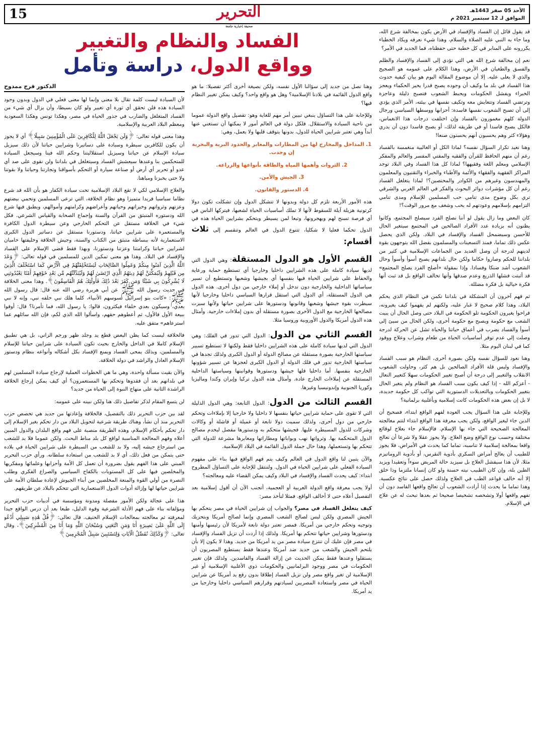الأحد 05 صفر 1443هـ
الموافق لـ 12 سبتمبر 2021 م
التحرير
صحيفة إخبارية جامعة
15
قد يقول قائل إن الفساد والإفساد في الأرض يكون بمخالفة شرع الله، وما جاء به النبي عليه الصلاة والسلام، وهذا شيء نعرفه ويكاد الخطباء يكررونه على المنابر في كل خطبة حتى حفظناه، فما الجديد في الأمر؟
نعم إن مخالفة شرع الله هي التي تؤدي إلى الفساد والإفساد والظلم والفسق والطغيان في الأرض، وهذا الكلام على عمومه هو الصحيح والذي لا يعلى عليه. إلا أن موضوع المقالة اليوم هو بيان كيفية حدوث هذا الفساد في بلد ما وكيف أن وجوده يصبح قدرا يحير الحكماء ويعجز الخبراء ويفشل الحكومات ويحبط الشعوب فتصبح ذليلة وعاجزة وترتضي الفساد وتتعايش معه وتكيف نفسها في بيئته، الأمر الذي يؤدي إلى أن تصبح الشعوب نفسها فاسدة: أحزابها ووسطها السياسي ورجال الدولة كلهم مغمورون بالفساد وإن اختلفت درجات هذا الانغماس، فالكل يصبح فاسدا أو في طريقه لذلك، أو يصبح فاسدا دون أن يدري وهؤلاء كثر وهم يحسبون أنهم يحسنون صنعا!
وهنا نعيد تكرار السؤال نفسه؟ لماذا الكل أو الغالبية منغمسة بالفساد رغم أن منهم الحافظ للقرآن والفقيه والمفتي المفسر والعالم والمفكر الإسلامي ومعلم اللغة وفقيهها؟ لماذا كل هذا الفساد وفي البلاد توجد المراكز الفقهية والفقهاء والأئمة والأطباء والخبراء والتقنيون والمعلمون والمهندسون وغيرهم من الكوادر والمختصين؟! لماذا يتغلغل الفساد رغم أن كل مؤشرات دوائر البحوث والفكر في العالم الغربي والشرقي تري بكل وضوح مدى تنامي حب المسلمين للإسلام ومدى تنامي التزامهم بإسلامهم وعودتهم له بحب وشغف مع مرور الوقت؟!
كان البعض وما زال يقول لو أننا نصلح الفرد سيصلح المجتمع، وكانوا يظنون أنه بزيادة عدد الأفراد الصالحين في المجتمع سيتغير الحال للأحسن وسيضمحل الفساد والإفساد في البلاد. ولكن الذي يحصل عكس ذلك تماما، فمنذ التسعينات والمسلمون بفضل الله يتوجهون بقوة لدينهم لدرجة أن وصل العديد من الجماعات الإسلامية في كثير من بلداننا للحكم وصاروا حكاما ولكن حال بلدانهم يصبح أسوأ وأسوأ وحال الشعوب أشد ضنكا وفسادا. وإذا بمقولة «أصلح الفرد يصلح المجتمع» قد أثبتت فشلها الذريع وعدم صدقها وأنها تخالف الواقع بل قد ثبت أنها فكرة خيالية بل فكرة مضللة.
ثم فهم آخرون أن المشكلة في بلداننا تكمن في النظام الذي يحكم البلاد، وهذا كلام صحيح لا غبار عليه، ولكنهم لم يفهموا كيف يغيرونه، فراحوا يغيرون الحكومة تلو الحكومة في البلاد حتى وصل الحال أن يبيت الشعب مع حكومة ويصبح مع حكومة أخرى، ولكن الحال من سيئ إلى أسوأ والفساد يضرب في أعماق حياتنا والحياة تشل عن الحركة لدرجة وصلت إلى عدم توفر أساسيات الحياة من طعام وشراب وعلاج ووقود كما في لبنان اليوم مثلا.
وهنا نعود للسؤال نفسه ولكن بصورة أخرى، النظام هو سبب الفساد والإفساد وليس قلة الأفراد الصالحين بل هم كثر، وحاولت الشعوب الانقلاب والتغيير إلى درجة أن أصبح تغيير الحكومات سهلا كتغيير النعال - أعزكم الله - إذا كيف يكون سبب الفساد هو النظام ولم يتغير الحال بتغيير الحكومات وبالتعديلات الدستورية التي تواكب كل حكومة جديدة، لا بل إن بعض هذه الحكومات كانت إسلامية وبأغلبية برلمانية؟
وللإجابة على هذا السؤال يجب العودة لفهم الواقع ابتداء، فصحيح أن الدين جاء ليغير الواقع، ولكن يجب معرفة هذا الواقع ابتداء لتتم معالجته المعالجة الصحيحة التي جاء بها الإسلام. فالإسلام جاء بعلاج لوقائع مختلفة وحسب نوع الواقع وضع العلاج. ولا يجوز عقلا ولا شرعا أن نعالج واقعا بمعالجة إسلامية لا تناسبه، تماما كما يحدث في الأمراض، فلا يجوز للطبيب أن يعالج أمراض السكري بأدوية النقرس، أو بأدوية الروماتيزم مثلا، لأن هذا سيفشل العلاج بل سيزيد حالة المريض سوءاً وتعقيدا ويزيد الطين بلة، وإن كان الطبيب نيته حسنة ولو كان إنسانا ملتزما وذا خلق إلا أنه خالف قواعد الطب في العلاج ولذلك حصل على نتائج عكسية. وهذا تماما ما يحدث إذا أرادت الشعوب أن تعالج واقعها الفاسد دون أن تفهم واقعها أولا وتشخصه تشخيصا صحيحا ثم بعدها تبحث له عن علاج في الإسلام.
الفساد والنظام والتغيير
وواقع الدول، دراسة وتأمل
وهنا نصل من جديد إلى سؤالنا الأول نفسه، ولكن بصيغة أخرى أكثر تفصيلا: ما هو واقع الدول القائمة في بلادنا الإسلامية؟ وهل هو واقع واحد؟ وكيف يمكن تغيير النظام فيها؟
وللإجابة على هذا التساؤل ينبغي تبيين أمر مهم للغاية وهو: تفصيل واقع الدولة عموما من ناحية السيادة والاستقلال. فلكل دولة في العالم أمور لا يمكنها أن تستغني عنها أبداً وهي تعتبر شرايين الحياة للدول، بدونها يتوقف قلبها ولا يعمل، وهي:
1. المداخل والمخارج لها من المطارات والمعابر والحدود البرية والبحرية إن وجدت.
2. الثروات وأهمها المياه والطاقة بأنواعها والزراعة.
3. الجيش والأمن.
4. الدستور والقانون.
هذه الأمور الأربعة تلزم كل دولة وبدونها لا تتشكل الدول وإن تشكلت تكون دولا كرتونية هزيلة آيلة للسقوط لأنها لا تملك أساسيات الحياة لشعبها، فيتركها الناس في أي فرصة تسنح لهم ويهجرونها، وتبعا لمن يسيطر ويتحكم بشرايين الحياة هذه في الدول تحكما فعليا لا شكليا، تتنوع الدول في العالم وتنقسم إلى ثلاث أقسام:
القسم الأول هو الدول المستقلة
: وهي الدول التي لديها سيادة كاملة على هذه الشرايين داخليا وخارجيا أي تستطيع حماية ورعاية والحفاظ على شرايين الحياة فيها بنفسها أي بجيشها وشعبها وتستطيع أن تسير سياساتها الداخلية والخارجية دون تدخل أو إملاء خارجي من دول أخرى. هذه الدول هي الدول المستقلة، أي الدول التي استقل قرارها السياسي داخليا وخارجيا لأنها سيطرت بقوة جيشها وشعبها وقانونها ودستورها على شرايين حياتها ولأنها سيرت مصالحها الخارجية مع الدول الأخرى بصورة مستقلة أي بدون إملاءات خارجية. وأمثال هذه الدول أمريكا والدول الأوروبية وروسيا مثلا.
القسم الثاني من الدول
: الدول التي تدور في الفلك: وهي الدول التي لديها سيادة كاملة على هذه الشرايين داخليا فقط ولكنها لا تستطيع تسيير سياستها الخارجية بصورة مستقلة عن مصالح الدولة أو الدول الكبرى ولذلك تجدها في سياستها الخارجية تدور في فلك الدولة أو الدول الكبرى لعجزها عن تسيير شؤونها الخارجية بنفسها. أما داخليا فلها جيشها ودستورها وقوانينها وسياستها الداخلية المستقلة عن إملاءات الخارج عادة. وأمثال هذه الدول تركيا وإيران وكندا وماليزيا وكوريا الجنوبية وإندونيسيا وغيرها.
القسم الثالث من الدول
: الدول التابعة: وهي الدول الذليلة التي لا تقوى على حماية شرايين حياتها بنفسها لا داخليا ولا خارجيا إلا بإملاءات وتحكم خارجي من دول أخرى، ولذلك سميت دولا تابعة أو عميلة أو فاشلة أو وكالات وشركات للدول المسيطرة عليها. فجيشها متحكم به ودستورها مفصل ليخدم مصالح الدول المتحكمة بها. وثرواتها نهب وبواباتها ومطاراتها ومعابرها مشرعة للدولة التي تتحكم بها وتستعملها، وهذا حال جملة الدول القائمة في البلاد الإسلامية.
والآن يتبين لنا واقع الدول في العالم وكيف يتم فهم الواقع فيها بناء على مفهوم السيادة الفعلي على شرايين الحياة في الدول. ولننتقل للإجابة على التساؤل المطروح ابتداء: كيف يحدث الفساد والإفساد في البلاد وكيف يمكن القضاء عليه ومعالجته؟
أولا يجب معرفة واقع الدولة العربية أو العجمية، أتجنب الآن أن أقول إسلامية بعد التفصيل أعلاه حتى لا أخالف الواقع. فمثلا لنأخذ مصر:
كيف يتغلغل الفساد في مصر؟ والجواب إن شرايين الحياة في مصر يتحكم بها الجيش المصري ولكن ليس لصالح الشعب المصري وإنما لصالح أمريكا وبتحريك وتوجيه وتحكم خارجي من أمريكا. فمصر تعتبر دولة تابعة لأمريكا لأن رئيسها وأمنها ودستورها وشرايين حياتها تتحكم بها أمريكا. ولذلك إذا أردت أن تزيل الفساد والإفساد في مصر فإن عليك أن تنتزع سيادة مصر من يد أمريكا من جديد. وهذا لا يكون إلا بأن يلتحم الجيش والشعب من جديد ضد أمريكا وعندها فقط يستطيع المصريون أن يستقلوا وعندها فقط يمكن الحديث عن إزالة الفساد والفاسدين. ولذلك فإن تغيير الحكومات في مصر ووجود البرلمانيين والحكومات ذوي الأغلبية الإسلامية أو غير الإسلامية لن تغير واقع مصر ولن تزيل الفساد إطلاقا بدون رفع يد أمريكا عن شرايين الحياة في مصر واستعادة المصريين لسيادتهم وقرارهم السياسي داخليا وخارجيا من يد أمريكا.
الدكتور فرج ممدوح
لأن السيادة ليست كلمة تقال بلا معنى وإنما لها معنى فعلي في الدول وبدون وجود السيادة هذه فلن تحقق أي ثورة أي تغيير ولو كان بسيطا، وأن يزال أي شيء من الفساد المتغلغل والضارب في جذور الحياة في مصر، وهكذا تونس وهكذا السعودية ومعظم البلاد العربية والإسلامية.
وهذا معنى قوله تعالى: ﴿وَلَن يَجْعَلَ اللَّهُ لِلْكَافِرِينَ عَلَى الْمُؤْمِنِينَ سَبِيلًا﴾ أي لا يجوز أن يكون للكافرين سيطرة وسيادة على دساتيرنا وشرايين حياتنا لأن ذلك سيزيل سيادة الإسلام عن حياتنا وسيزيل استقلاليتنا وحكم الله فينا وسيجعل السيادة للمتحكمين بنا وعندها سيعشش الفساد وسيتغلغل في بلداننا ولن نقوى على صد أي عدو أو تحرير أي أرض أو صناعة سيارة أو التحكم بأسواقنا وتجارتنا وحياتنا ولا بقوتنا ولا حتى بخبزنا ومياهنا.
والعلاج الإسلامي لكي لا تقع البلاد الإسلامية تحت سيادة الكفار هو بأن الله قد شرع نظاما سياسيا فريدا متميزا وهو نظام الخلافة، التي ترعى المسلمين وتحمي بيضتهم وعزتهم وثرواتهم وخيراتهم وحياتهم وأعراضهم وكرامتهم وأموالهم، ويطبق فيها شرع الله ودستوره المنبثق من القرآن والسنة وإجماع الصحابة والقياس الشرعي. فكل شيء في الخلافة مستقل عن التحكم الخارجي وعن سيطرة الدول الكافرة والمستعمرة على شرايين حياتنا، ودستورنا مستقل عن دساتير الدول الكبرى الاستعمارية لأنه ببساطة منبثق من الكتاب والسنة، وجيش الخلافة وخليفتها حاميان لشرايين حياتنا وكرامتنا وعزتنا ودستورنا، وبهذا فقط قضى الإسلام على الفساد والإفساد في البلاد. وهذا هو معنى تمكين الدين للمسلمين في قوله تعالى: ﴿وَعَدَ اللَّهُ الَّذِينَ آمَنُوا مِنكُمْ وَعَمِلُوا الصَّالِحَاتِ لَيَسْتَخْلِفَنَّهُمْ فِي الْأَرْضِ كَمَا اسْتَخْلَفَ الَّذِينَ مِن قَبْلِهِمْ وَلَيُمَكِّنَنَّ لَهُمْ دِينَهُمُ الَّذِي ارْتَضَىٰ لَهُمْ وَلَيُبَدِّلَنَّهُم مِّن بَعْدِ خَوْفِهِمْ أَمْنًا يَعْبُدُونَنِي لَا يُشْرِكُونَ بِي شَيْئًا وَمَن كَفَرَ بَعْدَ ذَٰلِكَ فَأُولَٰئِكَ هُمُ الْفَاسِقُونَ﴾. وهذا معنى الخلافة في حديث رسول الله ﷺ عن أبي هريرة رضي الله عنه قال: قال رسول الله ﷺ: «كانت بنو إسرائيل تسوسهم الأنبياء، كلما هلك نبي خلفه نبي، وإنه لا نبي بعدي، وسيكون بعدي خلفاء فيكثرون، قالوا: يا رسول الله، فما تأمرنا؟ قال: أوفوا ببيعة الأول فالأول، ثم أعطوهم حقهم، واسألوا الله الذي لكم، فإن الله سائلهم عما استرعاهم» متفق عليه.
فالخلافة ليست كما يظن البعض قطع يد وجلد ظهر ورجم الزاني، بل هي تطبيق الإسلام كاملا في الداخل والخارج بحيث تكون السيادة على شرايين حياتنا للإسلام والمسلمين، وبذلك يمحى الفساد ويمنع الإفساد بكل أشكاله وأنواعه بنظام ودستور الإسلام العادل والراشد في دولة الخلافة.
والآن بقيت مسألة واحدة، وهي ما هي الخطوات العملية لإرجاع سيادة المسلمين لهم في بلدانهم بعد أن فقدوها وتحكم بها المستعمرون؟ أي كيف يمكن إرجاع الخلافة الراشدة الثانية على منهاج النبوة إلى الحياة من جديد؟
لن يتسع المقام لذكر تفاصيل ذلك هنا ولكن نبينه على عمومه:
لقد بين حزب التحرير ذلك بالتفصيل، فالخلافة وإعادتها من جديد هي تخصص حزب التحرير منذ أن نشأ، وهناك طريقة شرعية لتحويل البلاد من دار تحكم بغير الإسلام إلى دار تحكم بأحكام الإسلام، وهذه الطريقة منصبة على فهم واقع البلدان والدول المبين أعلاه وفهم المعالجة المناسبة لواقع كل بلد مناط البحث. ولكن عموما فلا بد للشعب من استرجاع جيشه إليه، ولا بد للشعب من السيطرة على شرايين الحياة في بلاده حتى يتمكن من فعل ذلك، أي لا بد للشعب من استعادة سلطانه. ورأي حزب التحرير المبني على هذا الفهم يقول بضرورة أن تعمل كل الأمة وأحزابها وعلمائها ومفكريها والمخلصين فيها على كل المستويات بالكفاح السياسي والصراع الفكري وطلب النصرة من أولي القوة والمنعة المخلصين من أبناء الجيوش لإعادة سلطان الأمة على شرايين حياتها لها وإزالة أدوات الدول الاستعمارية التي تتحكم بالبلاد عن طريقهم.
هذا على عجالة ولكن الأمور مفصلة ومدونة ومؤسسة في أدبيات حزب التحرير ومؤلفاته بناء على فهم الأدلة الشرعية وقوة الدليل، طبعا بعد أن درس الواقع جيدا لمعرفته ثم معالجته بمعالجات الإسلام الحنيف. قال تعالى: ﴿قُلْ هَٰذِهِ سَبِيلِي أَدْعُو إِلَى اللَّهِ عَلَىٰ بَصِيرَةٍ أَنَا وَمَنِ اتَّبَعَنِي وَسُبْحَانَ اللَّهِ وَمَا أَنَا مِنَ الْمُشْرِكِينَ﴾، وقال تعالى: ﴿وَكَذَٰلِكَ نُفَصِّلُ الْآيَاتِ وَلِتَسْتَبِينَ سَبِيلُ الْمُجْرِمِينَ﴾